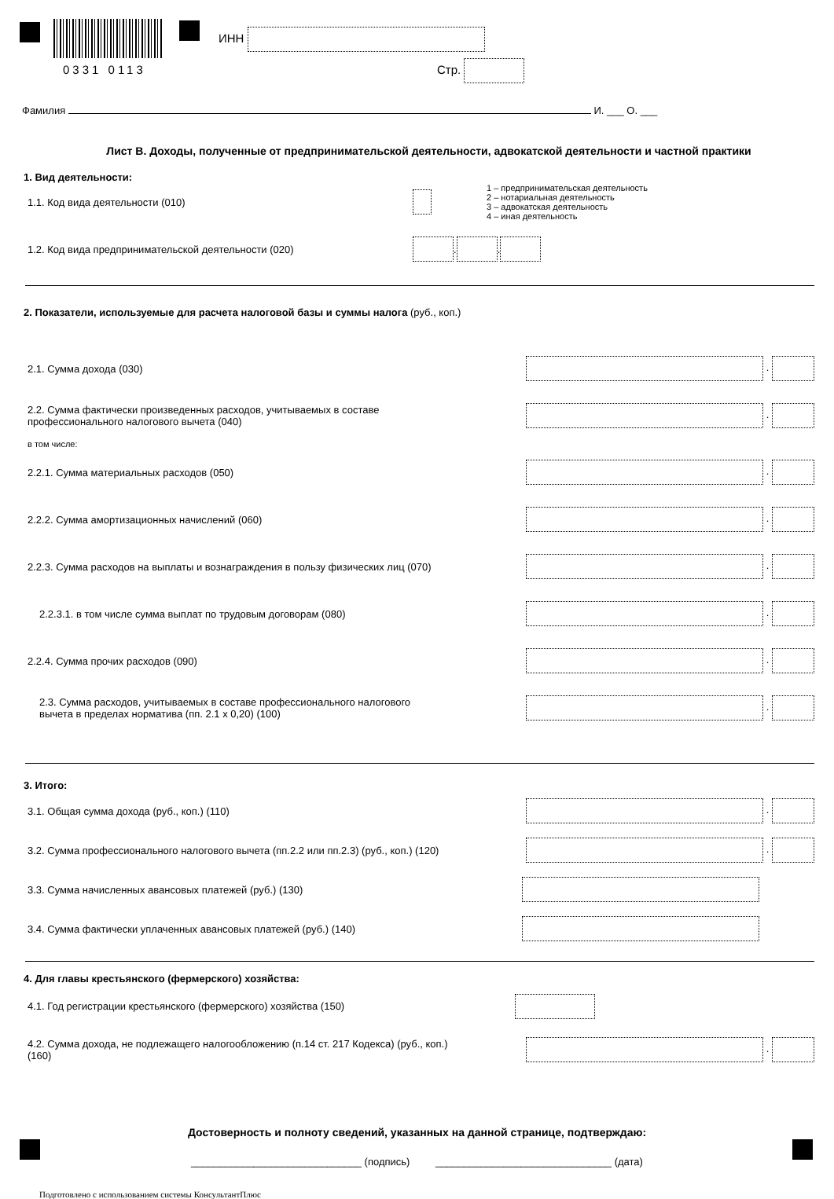0331 0113
ИНН
Стр.
Фамилия И. ___ О. ___
Лист В. Доходы, полученные от предпринимательской деятельности, адвокатской деятельности и частной практики
1. Вид деятельности:
1.1. Код вида деятельности (010) 1 – предпринимательская деятельность
2 – нотариальная деятельность
3 – адвокатская деятельность
4 – иная деятельность
1.2. Код вида предпринимательской деятельности (020) . .
2. Показатели, используемые для расчета налоговой базы и суммы налога (руб., коп.)
2.1. Сумма дохода (030) .
2.2. Сумма фактически произведенных расходов, учитываемых в составе
профессионального налогового вычета (040) .
в том числе:
2.2.1. Сумма материальных расходов (050) .
2.2.2. Сумма амортизационных начислений (060) .
2.2.3. Сумма расходов на выплаты и вознаграждения в пользу физических лиц (070) .
2.2.3.1. в том числе сумма выплат по трудовым договорам (080) .
2.2.4. Сумма прочих расходов (090) .
2.3. Сумма расходов, учитываемых в составе профессионального налогового
вычета в пределах норматива (пп. 2.1 x 0,20) (100) .
3. Итого:
3.1. Общая сумма дохода (руб., коп.) (110) .
3.2. Сумма профессионального налогового вычета (пп.2.2 или пп.2.3) (руб., коп.) (120) .
3.3. Сумма начисленных авансовых платежей (руб.) (130)
3.4. Сумма фактически уплаченных авансовых платежей (руб.) (140)
4. Для главы крестьянского (фермерского) хозяйства:
4.1. Год регистрации крестьянского (фермерского) хозяйства (150)
4.2. Сумма дохода, не подлежащего налогообложению (п.14 ст. 217 Кодекса) (руб., коп.)
(160) .
Достоверность и полноту сведений, указанных на данной странице, подтверждаю:
______________________________ (подпись) _______________________________ (дата)
Подготовлено с использованием системы КонсультантПлюс